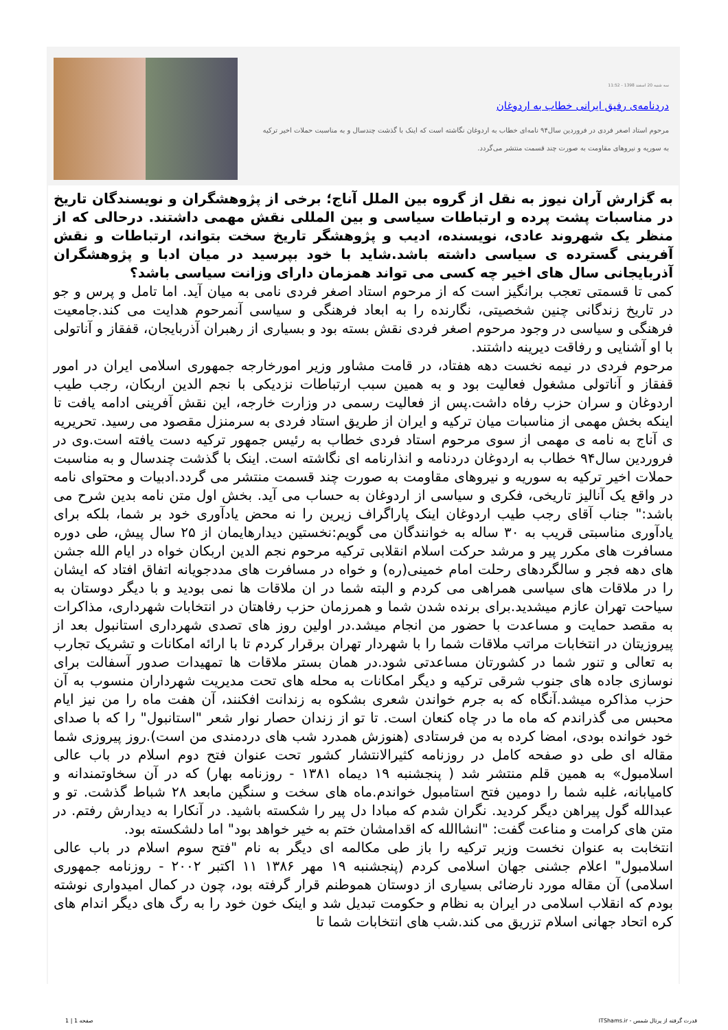سه شنبه 20 اسفند 1398 - 11:52
دردنامه‌ی رفیق ایرانی خطاب به اردوغان
مرحوم استاد اصغر فردی در فروردین سال۹۴ نامه‌ای خطاب به اردوغان نگاشته است که اینک با گذشت چندسال و به مناسبت حملات اخیر ترکیه به سوریه و نیروهای مقاومت به صورت چند قسمت منتشر می‌گردد.
به گزارش آران نیوز به نقل از گروه بین الملل آناج؛ برخی از پژوهشگران و نویسندگان تاریخ در مناسبات پشت پرده و ارتباطات سیاسی و بین المللی نقش مهمی داشتند. درحالی که از منظر یک شهروند عادی، نویسنده، ادیب و پژوهشگر تاریخ سخت بتواند، ارتباطات و نقش آفرینی گسترده ی سیاسی داشته باشد.شاید با خود بپرسید در میان ادبا و پژوهشگران آذربایجانی سال های اخیر چه کسی می تواند همزمان دارای وزانت سیاسی باشد؟
کمی تا قسمتی تعجب برانگیز است که از مرحوم استاد اصغر فردی نامی به میان آید. اما تامل و پرس و جو در تاریخ زندگانی چنین شخصیتی، نگارنده را به ابعاد فرهنگی و سیاسی آنمرحوم هدایت می کند.جامعیت فرهنگی و سیاسی در وجود مرحوم اصغر فردی نقش بسته بود و بسیاری از رهبران آذربایجان، قفقاز و آناتولی با او آشنایی و رفاقت دیرینه داشتند.
مرحوم فردی در نیمه نخست دهه هفتاد، در قامت مشاور وزیر امورخارجه جمهوری اسلامی ایران در امور قفقاز و آناتولی مشغول فعالیت بود و به همین سبب ارتباطات نزدیکی با نجم الدین اربکان، رجب طیب اردوغان و سران حزب رفاه داشت.پس از فعالیت رسمی در وزارت خارجه، این نقش آفرینی ادامه یافت تا اینکه بخش مهمی از مناسبات میان ترکیه و ایران از طریق استاد فردی به سرمنزل مقصود می رسید. تحریریه ی آناج به نامه ی مهمی از سوی مرحوم استاد فردی خطاب به رئیس جمهور ترکیه دست یافته است.وی در فروردین سال۹۴ خطاب به اردوغان دردنامه و انذارنامه ای نگاشته است. اینک با گذشت چندسال و به مناسبت حملات اخیر ترکیه به سوریه و نیروهای مقاومت به صورت چند قسمت منتشر می گردد.ادبیات و محتوای نامه در واقع یک آنالیز تاریخی، فکری و سیاسی از اردوغان به حساب می آید. بخش اول متن نامه بدین شرح می باشد:" جناب آقای رجب طیب اردوغان اینک پاراگراف زیرین را نه محض یادآوری خود بر شما، بلکه برای یادآوری مناسبتی قریب به ۳۰ ساله به خوانندگان می گویم:نخستین دیدارهایمان از ۲۵ سال پیش، طی دوره مسافرت های مکرر پیر و مرشد حرکت اسلام انقلابی ترکیه مرحوم نجم الدین اربکان خواه در ایام الله جشن های دهه فجر و سالگردهای رحلت امام خمینی(ره) و خواه در مسافرت های مددجویانه اتفاق افتاد که ایشان را در ملاقات های سیاسی همراهی می کردم و البته شما در ان ملاقات ها نمی بودید و با دیگر دوستان به سیاحت تهران عازم میشدید.برای برنده شدن شما و همرزمان حزب رفاهتان در انتخابات شهرداری، مذاکرات به مقصد حمایت و مساعدت با حضور من انجام میشد.در اولین روز های تصدی شهرداری استانبول بعد از پیروزیتان در انتخابات مراتب ملاقات شما را با شهردار تهران برقرار کردم تا با ارائه امکانات و تشریک تجارب به تعالی و تنور شما در کشورتان مساعدتی شود.در همان بستر ملاقات ها تمهیدات صدور آسفالت برای نوسازی جاده های جنوب شرقی ترکیه و دیگر امکانات به محله های تحت مدیریت شهرداران منسوب به آن حزب مذاکره میشد.آنگاه که به جرم خواندن شعری بشکوه به زندانت افکنند، آن هفت ماه را من نیز ایام محبس می گذراندم که ماه ما در چاه کنعان است. تا تو از زندان حصار نوار شعر "استانبول" را که با صدای خود خوانده بودی، امضا کرده به من فرستادی (هنوزش همدرد شب های دردمندی من است).روز پیروزی شما مقاله ای طی دو صفحه کامل در روزنامه کثیرالانتشار کشور تحت عنوان فتح دوم اسلام در باب عالی اسلامبول» به همین قلم منتشر شد ( پنجشنبه ۱۹ دیماه ۱۳۸۱ - روزنامه بهار) که در آن سخاوتمندانه و کامیابانه، غلبه شما را دومین فتح استامبول خواندم.ماه های سخت و سنگین مابعد ۲۸ شباط گذشت. تو و عبدالله گول پیراهن دیگر کردید. نگران شدم که مبادا دل پیر را شکسته باشید. در آنکارا به دیدارش رفتم. در متن های کرامت و مناعت گفت: "انشاالله که اقدامشان ختم به خیر خواهد بود" اما دلشکسته بود.
انتخابت به عنوان نخست وزیر ترکیه را باز طی مکالمه ای دیگر به نام "فتح سوم اسلام در باب عالی اسلامبول" اعلام جشنی جهان اسلامی کردم (پنجشنبه ۱۹ مهر ۱۳۸۶ ۱۱ اکتبر ۲۰۰۲ - روزنامه جمهوری اسلامی) آن مقاله مورد نارضائی بسیاری از دوستان هموطنم قرار گرفته بود، چون در کمال امیدواری نوشته بودم که انقلاب اسلامی در ایران به نظام و حکومت تبدیل شد و اینک خون خود را به رگ های دیگر اندام های کره اتحاد جهانی اسلام تزریق می کند.شب های انتخابات شما تا
قدرت گرفته از پرتال شمس - ITShams.ir صفحه 1 | 1